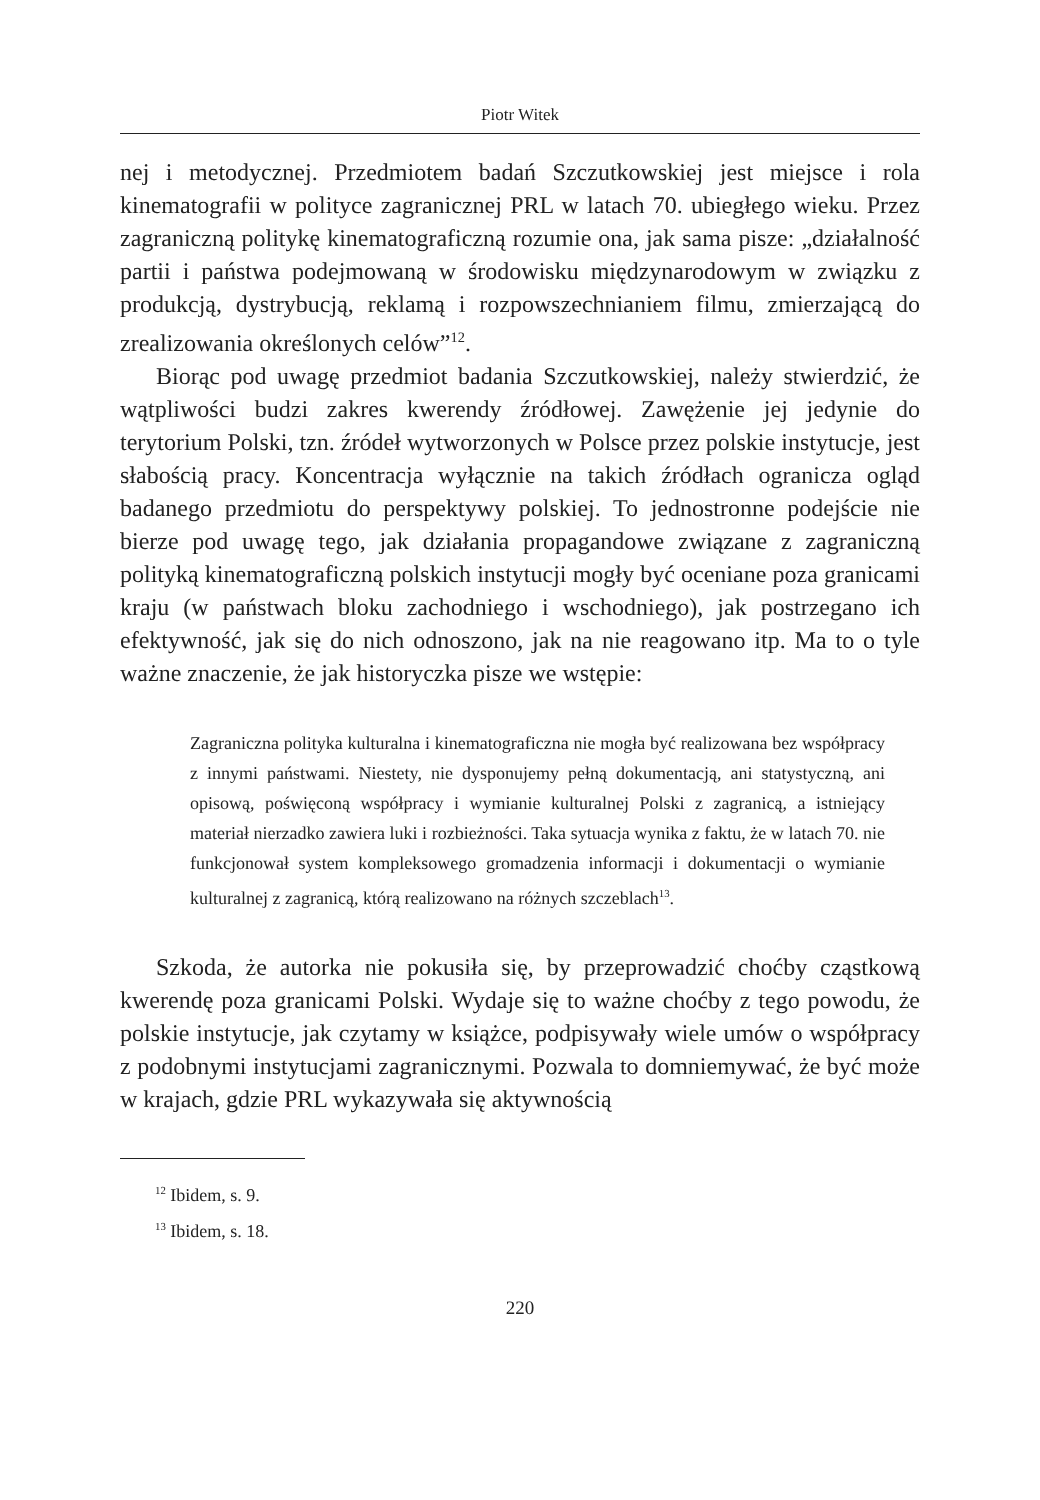Piotr Witek
nej i metodycznej. Przedmiotem badań Szczutkowskiej jest miejsce i rola kinematografii w polityce zagranicznej PRL w latach 70. ubiegłego wieku. Przez zagraniczną politykę kinematograficzną rozumie ona, jak sama pisze: „działalność partii i państwa podejmowaną w środowisku międzynarodowym w związku z produkcją, dystrybucją, reklamą i rozpowszechnianiem filmu, zmierzającą do zrealizowania określonych celów”<sup>12</sup>.
Biorąc pod uwagę przedmiot badania Szczutkowskiej, należy stwierdzić, że wątpliwości budzi zakres kwerendy źródłowej. Zawężenie jej jedynie do terytorium Polski, tzn. źródeł wytworzonych w Polsce przez polskie instytucje, jest słabością pracy. Koncentracja wyłącznie na takich źródłach ogranicza ogląd badanego przedmiotu do perspektywy polskiej. To jednostronne podejście nie bierze pod uwagę tego, jak działania propagandowe związane z zagraniczną polityką kinematograficzną polskich instytucji mogły być oceniane poza granicami kraju (w państwach bloku zachodniego i wschodniego), jak postrzegano ich efektywność, jak się do nich odnoszono, jak na nie reagowano itp. Ma to o tyle ważne znaczenie, że jak historyczka pisze we wstępie:
Zagraniczna polityka kulturalna i kinematograficzna nie mogła być realizowana bez współpracy z innymi państwami. Niestety, nie dysponujemy pełną dokumentacją, ani statystyczną, ani opisową, poświęconą współpracy i wymianie kulturalnej Polski z zagranicą, a istniejący materiał nierzadko zawiera luki i rozbieżności. Taka sytuacja wynika z faktu, że w latach 70. nie funkcjonował system kompleksowego gromadzenia informacji i dokumentacji o wymianie kulturalnej z zagranicą, którą realizowano na różnych szczeblach<sup>13</sup>.
Szkoda, że autorka nie pokusiła się, by przeprowadzić choćby cząstkową kwerendę poza granicami Polski. Wydaje się to ważne choćby z tego powodu, że polskie instytucje, jak czytamy w książce, podpisywały wiele umów o współpracy z podobnymi instytucjami zagranicznymi. Pozwala to domniemywać, że być może w krajach, gdzie PRL wykazywała się aktywnością
<sup>12</sup> Ibidem, s. 9.
<sup>13</sup> Ibidem, s. 18.
220